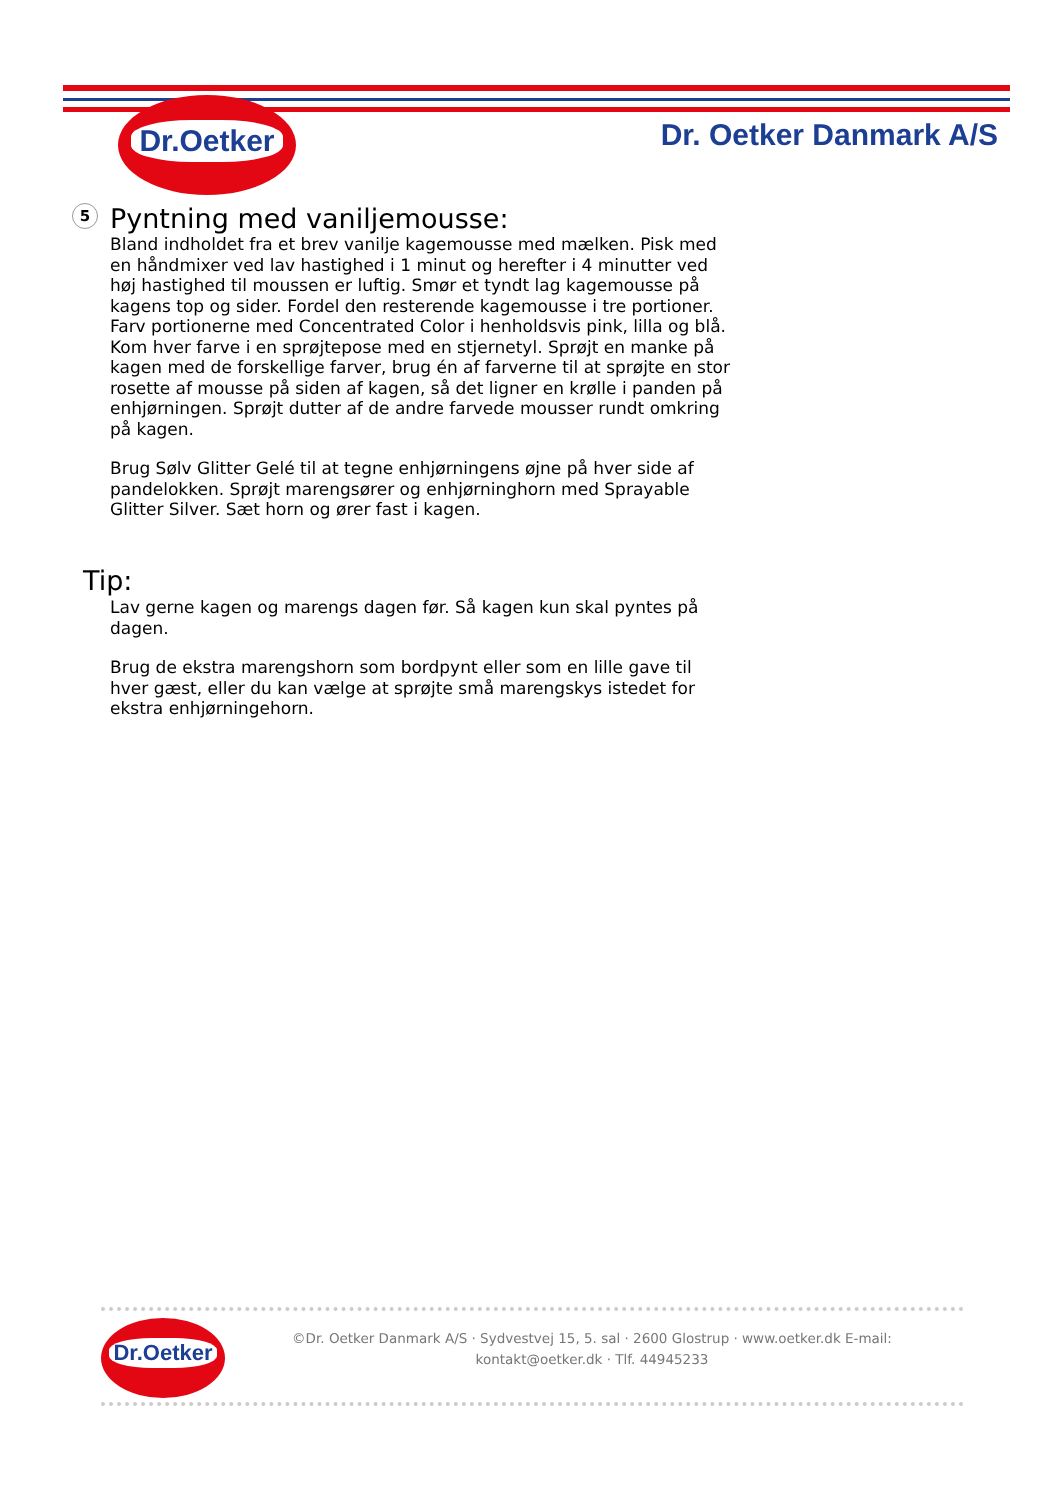Dr.Oetker
Dr. Oetker Danmark A/S
5
Pyntning med vaniljemousse:
Bland indholdet fra et brev vanilje kagemousse med mælken. Pisk med en håndmixer ved lav hastighed i 1 minut og herefter i 4 minutter ved høj hastighed til moussen er luftig. Smør et tyndt lag kagemousse på kagens top og sider. Fordel den resterende kagemousse i tre portioner. Farv portionerne med Concentrated Color i henholdsvis pink, lilla og blå. Kom hver farve i en sprøjtepose med en stjernetyl. Sprøjt en manke på kagen med de forskellige farver, brug én af farverne til at sprøjte en stor rosette af mousse på siden af kagen, så det ligner en krølle i panden på enhjørningen. Sprøjt dutter af de andre farvede mousser rundt omkring på kagen.
Brug Sølv Glitter Gelé til at tegne enhjørningens øjne på hver side af pandelokken. Sprøjt marengsører og enhjørninghorn med Sprayable Glitter Silver. Sæt horn og ører fast i kagen.
Tip:
Lav gerne kagen og marengs dagen før. Så kagen kun skal pyntes på dagen.
Brug de ekstra marengshorn som bordpynt eller som en lille gave til hver gæst, eller du kan vælge at sprøjte små marengskys istedet for ekstra enhjørningehorn.
Dr.Oetker
©Dr. Oetker Danmark A/S · Sydvestvej 15, 5. sal · 2600 Glostrup · www.oetker.dk E-mail: kontakt@oetker.dk · Tlf. 44945233